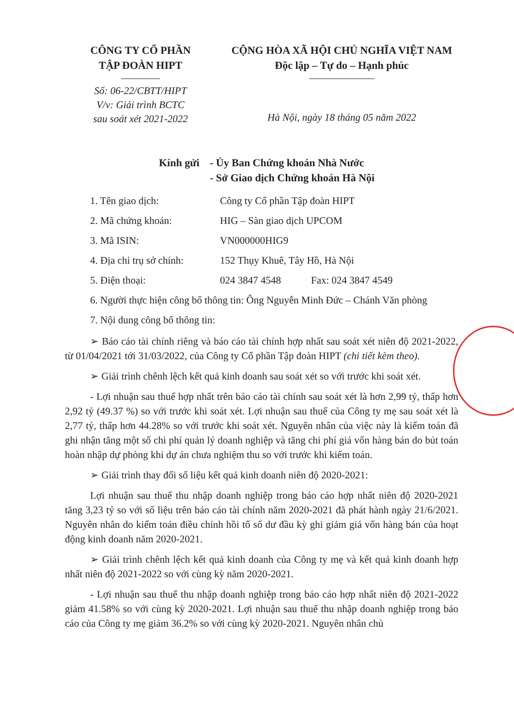CÔNG TY CỔ PHẦN
TẬP ĐOÀN HIPT
Số: 06-22/CBTT/HIPT
V/v: Giải trình BCTC
sau soát xét 2021-2022
CỘNG HÒA XÃ HỘI CHỦ NGHĨA VIỆT NAM
Độc lập – Tự do – Hạnh phúc
Hà Nội, ngày 18 tháng 05 năm 2022
Kính gửi
- Ủy Ban Chứng khoán Nhà Nước
- Sở Giao dịch Chứng khoán Hà Nội
1. Tên giao dịch: Công ty Cổ phần Tập đoàn HIPT
2. Mã chứng khoán: HIG – Sàn giao dịch UPCOM
3. Mã ISIN: VN000000HIG9
4. Địa chỉ trụ sở chính: 152 Thụy Khuê, Tây Hồ, Hà Nội
5. Điện thoại: 024 3847 4548 Fax: 024 3847 4549
6. Người thực hiện công bố thông tin: Ông Nguyễn Minh Đức – Chánh Văn phòng
7. Nội dung công bố thông tin:
➢ Báo cáo tài chính riêng và báo cáo tài chính hợp nhất sau soát xét niên độ 2021-2022, từ 01/04/2021 tới 31/03/2022, của Công ty Cổ phần Tập đoàn HIPT (chi tiết kèm theo).
➢ Giải trình chênh lệch kết quả kinh doanh sau soát xét so với trước khi soát xét.
- Lợi nhuận sau thuế hợp nhất trên báo cáo tài chính sau soát xét là hơn 2,99 tỷ, thấp hơn 2,92 tỷ (49.37 %) so với trước khi soát xét. Lợi nhuận sau thuế của Công ty mẹ sau soát xét là 2,77 tỷ, thấp hơn 44.28% so với trước khi soát xét. Nguyên nhân của việc này là kiểm toán đã ghi nhận tăng một số chi phí quản lý doanh nghiệp và tăng chi phí giá vốn hàng bán do bút toán hoàn nhập dự phòng khi dự án chưa nghiệm thu so với trước khi kiểm toán.
➢ Giải trình thay đổi số liệu kết quả kinh doanh niên độ 2020-2021:
Lợi nhuận sau thuế thu nhập doanh nghiệp trong báo cáo hợp nhất niên độ 2020-2021 tăng 3,23 tỷ so với số liệu trên báo cáo tài chính năm 2020-2021 đã phát hành ngày 21/6/2021. Nguyên nhân do kiểm toán điều chỉnh hồi tố số dư đầu kỳ ghi giảm giá vốn hàng bán của hoạt động kinh doanh năm 2020-2021.
➢ Giải trình chênh lệch kết quả kinh doanh của Công ty mẹ và kết quả kinh doanh hợp nhất niên độ 2021-2022 so với cùng kỳ năm 2020-2021.
- Lợi nhuận sau thuế thu nhập doanh nghiệp trong báo cáo hợp nhất niên độ 2021-2022 giảm 41.58% so với cùng kỳ 2020-2021. Lợi nhuận sau thuế thu nhập doanh nghiệp trong báo cáo của Công ty mẹ giảm 36.2% so với cùng kỳ 2020-2021. Nguyên nhân chủ